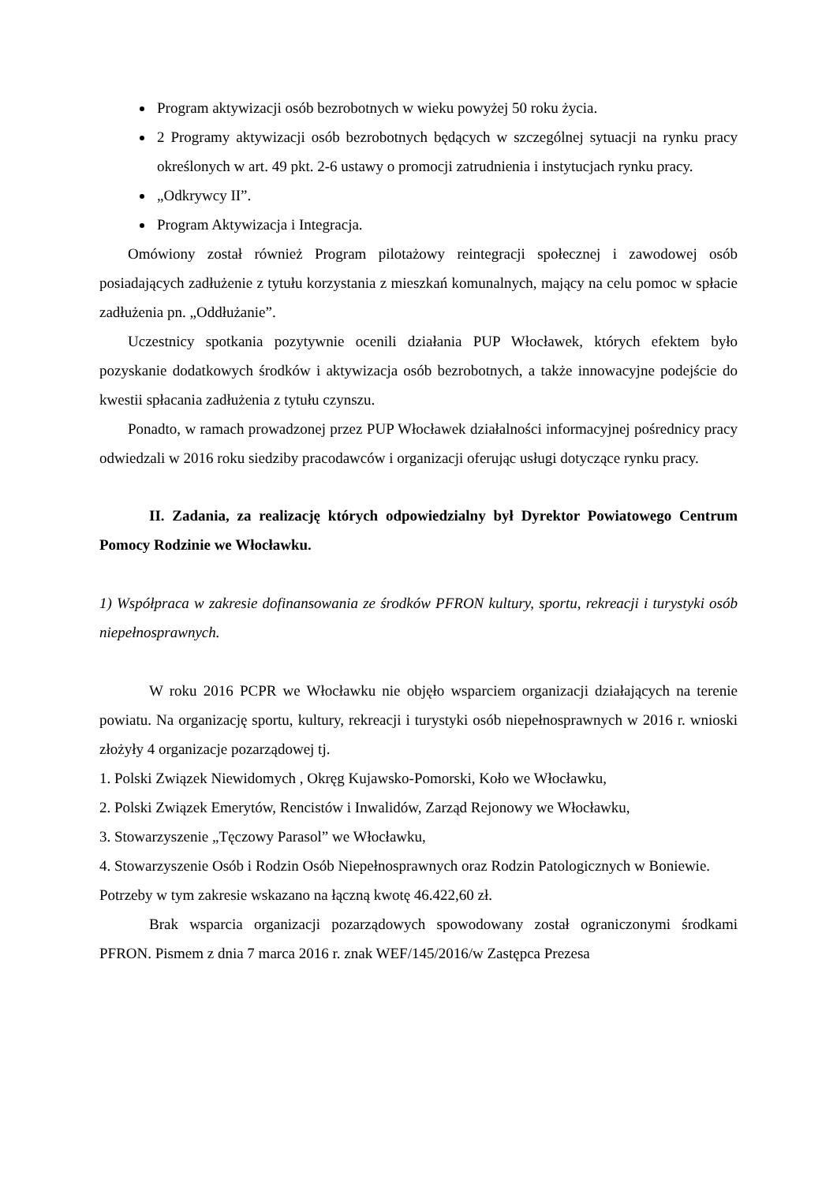Program aktywizacji osób bezrobotnych w wieku powyżej 50 roku życia.
2 Programy aktywizacji osób bezrobotnych będących w szczególnej sytuacji na rynku pracy określonych w art. 49 pkt. 2-6 ustawy o promocji zatrudnienia i instytucjach rynku pracy.
„Odkrywcy II”.
Program Aktywizacja i Integracja.
Omówiony został również Program pilotażowy reintegracji społecznej i zawodowej osób posiadających zadłużenie z tytułu korzystania z mieszkań komunalnych, mający na celu pomoc w spłacie zadłużenia pn. „Oddłużanie”.
Uczestnicy spotkania pozytywnie ocenili działania PUP Włocławek, których efektem było pozyskanie dodatkowych środków i aktywizacja osób bezrobotnych, a także innowacyjne podejście do kwestii spłacania zadłużenia z tytułu czynszu.
Ponadto, w ramach prowadzonej przez PUP Włocławek działalności informacyjnej pośrednicy pracy odwiedzali w 2016 roku siedziby pracodawców i organizacji oferując usługi dotyczące rynku pracy.
II. Zadania, za realizację których odpowiedzialny był Dyrektor Powiatowego Centrum Pomocy Rodzinie we Włocławku.
1) Współpraca w zakresie dofinansowania ze środków PFRON kultury, sportu, rekreacji i turystyki osób niepełnosprawnych.
W roku 2016 PCPR we Włocławku nie objęło wsparciem organizacji działających na terenie powiatu. Na organizację sportu, kultury, rekreacji i turystyki osób niepełnosprawnych w 2016 r. wnioski złożyły 4 organizacje pozarządowej tj.
1. Polski Związek Niewidomych , Okręg Kujawsko-Pomorski, Koło we Włocławku,
2. Polski Związek Emerytów, Rencistów i Inwalidów, Zarząd Rejonowy we Włocławku,
3. Stowarzyszenie „Tęczowy Parasol” we Włocławku,
4. Stowarzyszenie Osób i Rodzin Osób Niepełnosprawnych oraz Rodzin Patologicznych w Boniewie.
Potrzeby w tym zakresie wskazano na łączną kwotę 46.422,60 zł.
Brak wsparcia organizacji pozarządowych spowodowany został ograniczonymi środkami PFRON. Pismem z dnia 7 marca 2016 r. znak WEF/145/2016/w Zastępca Prezesa